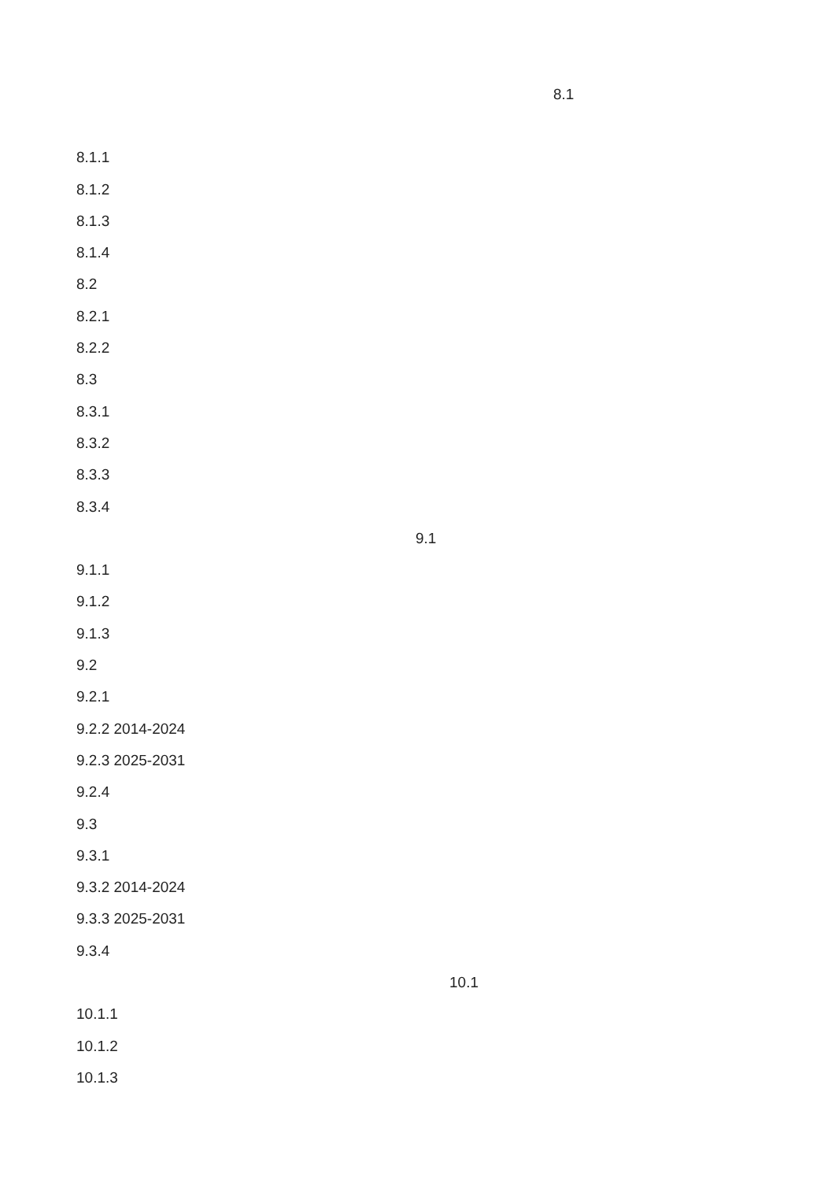8.1
8.1.1
8.1.2
8.1.3
8.1.4
8.2
8.2.1
8.2.2
8.3
8.3.1
8.3.2
8.3.3
8.3.4
9.1
9.1.1
9.1.2
9.1.3
9.2
9.2.1
9.2.2 2014-2024
9.2.3 2025-2031
9.2.4
9.3
9.3.1
9.3.2 2014-2024
9.3.3 2025-2031
9.3.4
10.1
10.1.1
10.1.2
10.1.3